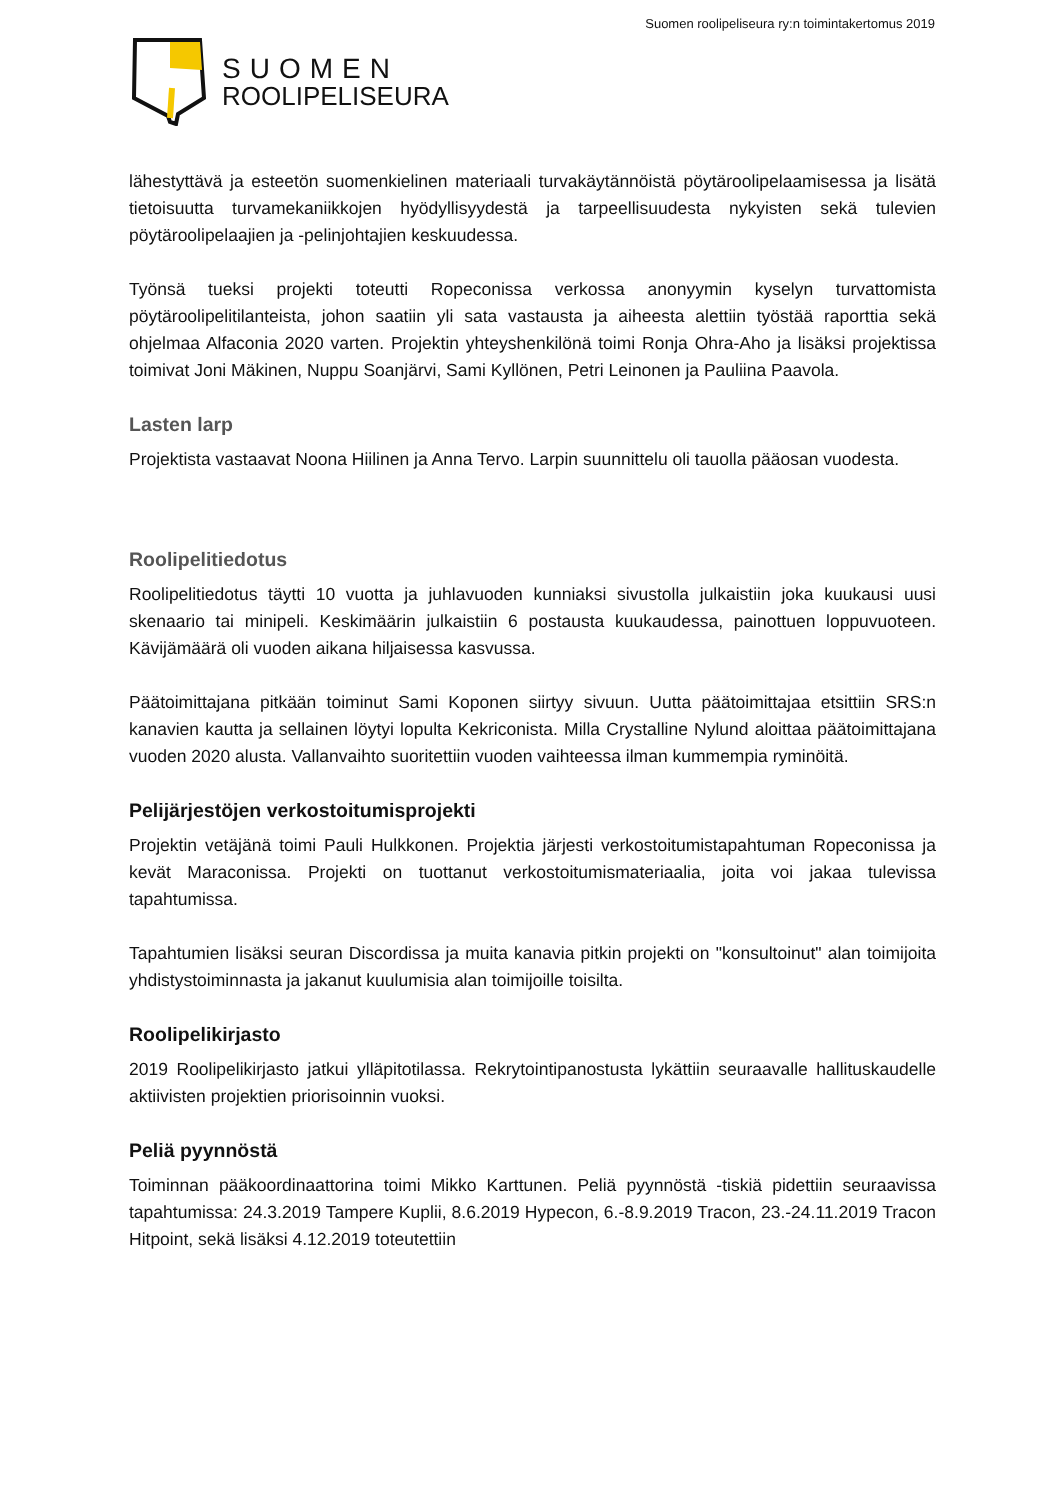Suomen roolipeliseura ry:n toimintakertomus 2019
SUOMEN
ROOLIPELISEURA
lähestyttävä ja esteetön suomenkielinen materiaali turvakäytännöistä pöytäroolipelaamisessa ja lisätä tietoisuutta turvamekaniikkojen hyödyllisyydestä ja tarpeellisuudesta nykyisten sekä tulevien pöytäroolipelaajien ja -pelinjohtajien keskuudessa.
Työnsä tueksi projekti toteutti Ropeconissa verkossa anonyymin kyselyn turvattomista pöytäroolipelitilanteista, johon saatiin yli sata vastausta ja aiheesta alettiin työstää raporttia sekä ohjelmaa Alfaconia 2020 varten. Projektin yhteyshenkilönä toimi Ronja Ohra-Aho ja lisäksi projektissa toimivat Joni Mäkinen, Nuppu Soanjärvi, Sami Kyllönen, Petri Leinonen ja Pauliina Paavola.
Lasten larp
Projektista vastaavat Noona Hiilinen ja Anna Tervo. Larpin suunnittelu oli tauolla pääosan vuodesta.
Roolipelitiedotus
Roolipelitiedotus täytti 10 vuotta ja juhlavuoden kunniaksi sivustolla julkaistiin joka kuukausi uusi skenaario tai minipeli. Keskimäärin julkaistiin 6 postausta kuukaudessa, painottuen loppuvuoteen. Kävijämäärä oli vuoden aikana hiljaisessa kasvussa.
Päätoimittajana pitkään toiminut Sami Koponen siirtyy sivuun. Uutta päätoimittajaa etsittiin SRS:n kanavien kautta ja sellainen löytyi lopulta Kekriconista. Milla Crystalline Nylund aloittaa päätoimittajana vuoden 2020 alusta. Vallanvaihto suoritettiin vuoden vaihteessa ilman kummempia ryminöitä.
Pelijärjestöjen verkostoitumisprojekti
Projektin vetäjänä toimi Pauli Hulkkonen. Projektia järjesti verkostoitumistapahtuman Ropeconissa ja kevät Maraconissa. Projekti on tuottanut verkostoitumismateriaalia, joita voi jakaa tulevissa tapahtumissa.
Tapahtumien lisäksi seuran Discordissa ja muita kanavia pitkin projekti on "konsultoinut" alan toimijoita yhdistystoiminnasta ja jakanut kuulumisia alan toimijoille toisilta.
Roolipelikirjasto
2019 Roolipelikirjasto jatkui ylläpitotilassa. Rekrytointipanostusta lykättiin seuraavalle hallituskaudelle aktiivisten projektien priorisoinnin vuoksi.
Peliä pyynnöstä
Toiminnan pääkoordinaattorina toimi Mikko Karttunen. Peliä pyynnöstä -tiskiä pidettiin seuraavissa tapahtumissa: 24.3.2019 Tampere Kuplii, 8.6.2019 Hypecon, 6.-8.9.2019 Tracon, 23.-24.11.2019 Tracon Hitpoint, sekä lisäksi 4.12.2019 toteutettiin